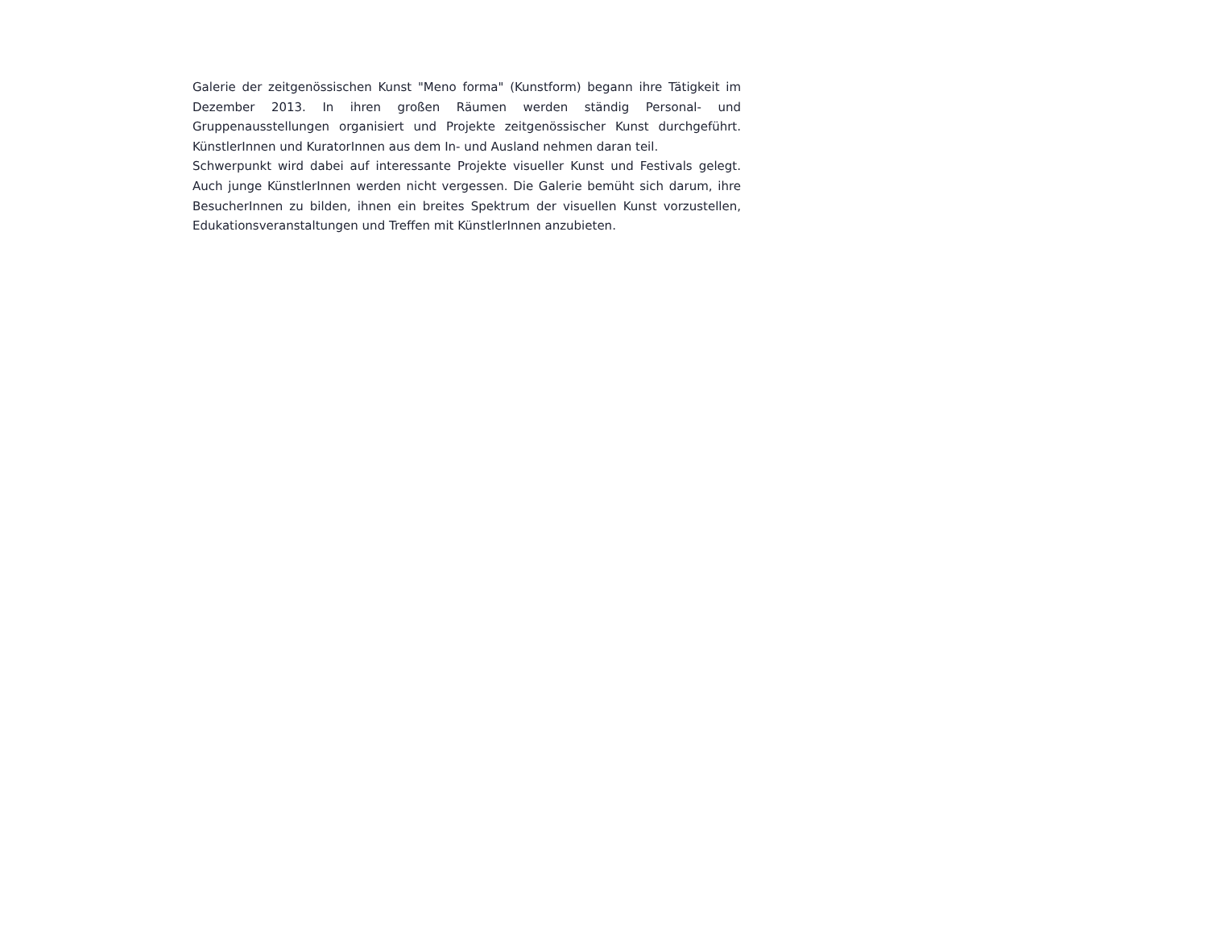Galerie der zeitgenössischen Kunst "Meno forma" (Kunstform) begann ihre Tätigkeit im Dezember 2013. In ihren großen Räumen werden ständig Personal- und Gruppenausstellungen organisiert und Projekte zeitgenössischer Kunst durchgeführt. KünstlerInnen und KuratorInnen aus dem In- und Ausland nehmen daran teil.
Schwerpunkt wird dabei auf interessante Projekte visueller Kunst und Festivals gelegt. Auch junge KünstlerInnen werden nicht vergessen. Die Galerie bemüht sich darum, ihre BesucherInnen zu bilden, ihnen ein breites Spektrum der visuellen Kunst vorzustellen, Edukationsveranstaltungen und Treffen mit KünstlerInnen anzubieten.